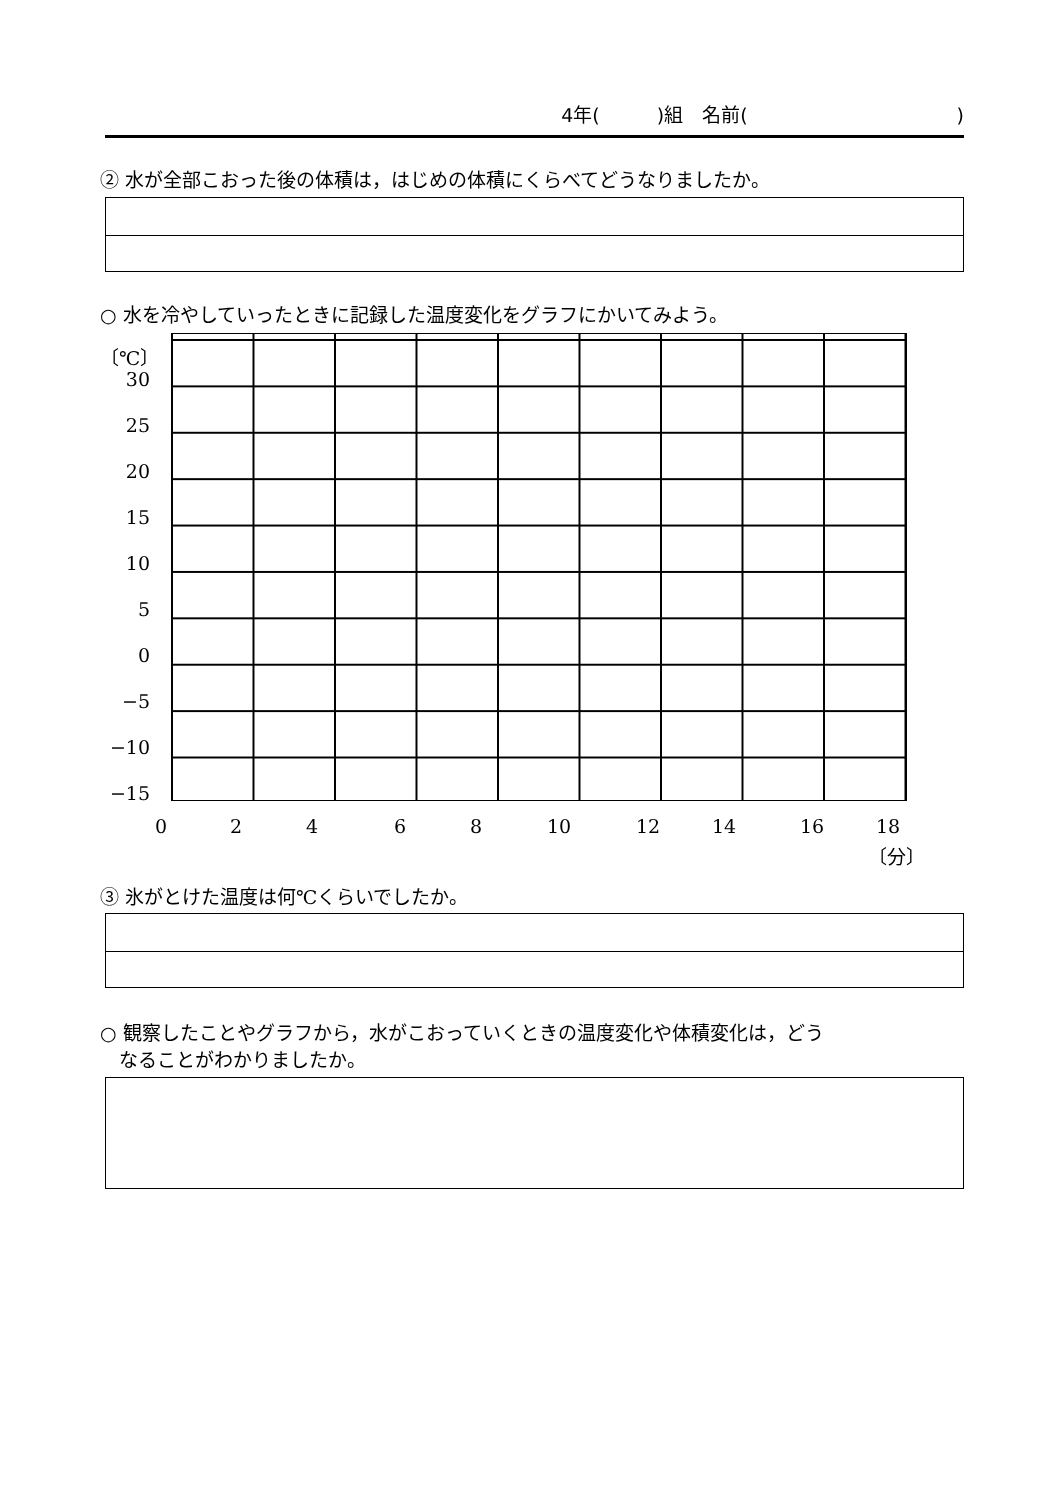4年(　　　)組　名前(　　　　　　　　　　　)
② 水が全部こおった後の体積は，はじめの体積にくらべてどうなりましたか。
○ 水を冷やしていったときに記録した温度変化をグラフにかいてみよう。
〔℃〕
30
25
20
15
10
5
0
−5
−10
−15
0 2 4 6 8 10 12 14 16 18
〔分〕
③ 氷がとけた温度は何℃くらいでしたか。
○ 観察したことやグラフから，水がこおっていくときの温度変化や体積変化は，どう
　なることがわかりましたか。